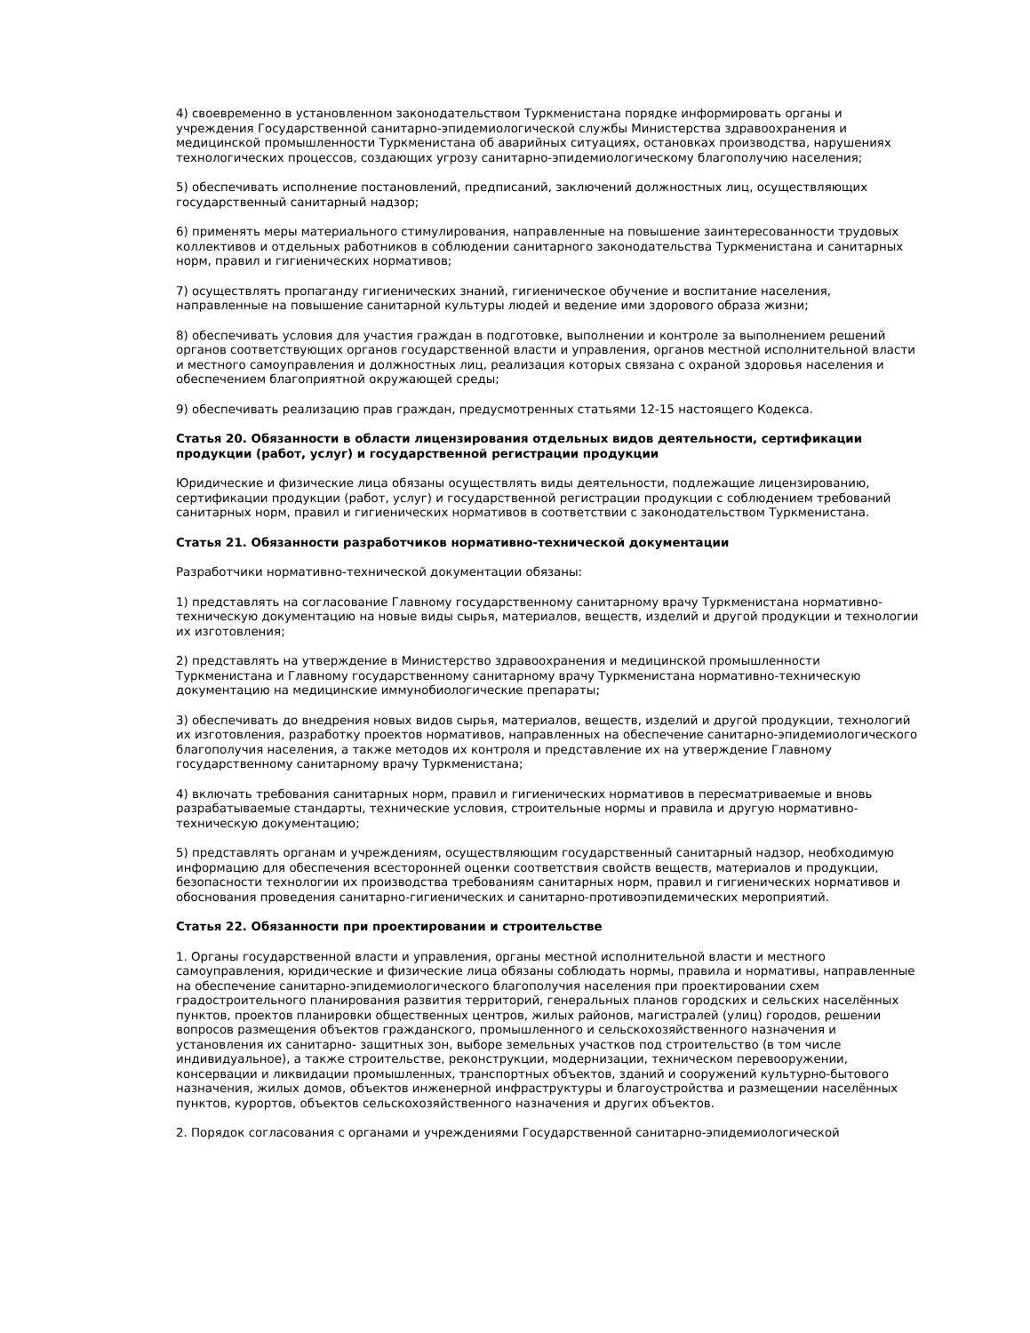4) своевременно в установленном законодательством Туркменистана порядке информировать органы и учреждения Государственной санитарно-эпидемиологической службы Министерства здравоохранения и медицинской промышленности Туркменистана об аварийных ситуациях, остановках производства, нарушениях технологических процессов, создающих угрозу санитарно-эпидемиологическому благополучию населения;
5) обеспечивать исполнение постановлений, предписаний, заключений должностных лиц, осуществляющих государственный санитарный надзор;
6) применять меры материального стимулирования, направленные на повышение заинтересованности трудовых коллективов и отдельных работников в соблюдении санитарного законодательства Туркменистана и санитарных норм, правил и гигиенических нормативов;
7) осуществлять пропаганду гигиенических знаний, гигиеническое обучение и воспитание населения, направленные на повышение санитарной культуры людей и ведение ими здорового образа жизни;
8) обеспечивать условия для участия граждан в подготовке, выполнении и контроле за выполнением решений органов соответствующих органов государственной власти и управления, органов местной исполнительной власти и местного самоуправления и должностных лиц, реализация которых связана с охраной здоровья населения и обеспечением благоприятной окружающей среды;
9) обеспечивать реализацию прав граждан, предусмотренных статьями 12-15 настоящего Кодекса.
Статья 20. Обязанности в области лицензирования отдельных видов деятельности, сертификации продукции (работ, услуг) и государственной регистрации продукции
Юридические и физические лица обязаны осуществлять виды деятельности, подлежащие лицензированию, сертификации продукции (работ, услуг) и государственной регистрации продукции с соблюдением требований санитарных норм, правил и гигиенических нормативов в соответствии с законодательством Туркменистана.
Статья 21. Обязанности разработчиков нормативно-технической документации
Разработчики нормативно-технической документации обязаны:
1) представлять на согласование Главному государственному санитарному врачу Туркменистана нормативно-техническую документацию на новые виды сырья, материалов, веществ, изделий и другой продукции и технологии их изготовления;
2) представлять на утверждение в Министерство здравоохранения и медицинской промышленности Туркменистана и Главному государственному санитарному врачу Туркменистана нормативно-техническую документацию на медицинские иммунобиологические препараты;
3) обеспечивать до внедрения новых видов сырья, материалов, веществ, изделий и другой продукции, технологий их изготовления, разработку проектов нормативов, направленных на обеспечение санитарно-эпидемиологического благополучия населения, а также методов их контроля и представление их на утверждение Главному государственному санитарному врачу Туркменистана;
4) включать требования санитарных норм, правил и гигиенических нормативов в пересматриваемые и вновь разрабатываемые стандарты, технические условия, строительные нормы и правила и другую нормативно-техническую документацию;
5) представлять органам и учреждениям, осуществляющим государственный санитарный надзор, необходимую информацию для обеспечения всесторонней оценки соответствия свойств веществ, материалов и продукции, безопасности технологии их производства требованиям санитарных норм, правил и гигиенических нормативов и обоснования проведения санитарно-гигиенических и санитарно-противоэпидемических мероприятий.
Статья 22. Обязанности при проектировании и строительстве
1. Органы государственной власти и управления, органы местной исполнительной власти и местного самоуправления, юридические и физические лица обязаны соблюдать нормы, правила и нормативы, направленные на обеспечение санитарно-эпидемиологического благополучия населения при проектировании схем градостроительного планирования развития территорий, генеральных планов городских и сельских населённых пунктов, проектов планировки общественных центров, жилых районов, магистралей (улиц) городов, решении вопросов размещения объектов гражданского, промышленного и сельскохозяйственного назначения и установления их санитарно- защитных зон, выборе земельных участков под строительство (в том числе индивидуальное), а также строительстве, реконструкции, модернизации, техническом перевооружении, консервации и ликвидации промышленных, транспортных объектов, зданий и сооружений культурно-бытового назначения, жилых домов, объектов инженерной инфраструктуры и благоустройства и размещении населённых пунктов, курортов, объектов сельскохозяйственного назначения и других объектов.
2. Порядок согласования с органами и учреждениями Государственной санитарно-эпидемиологической